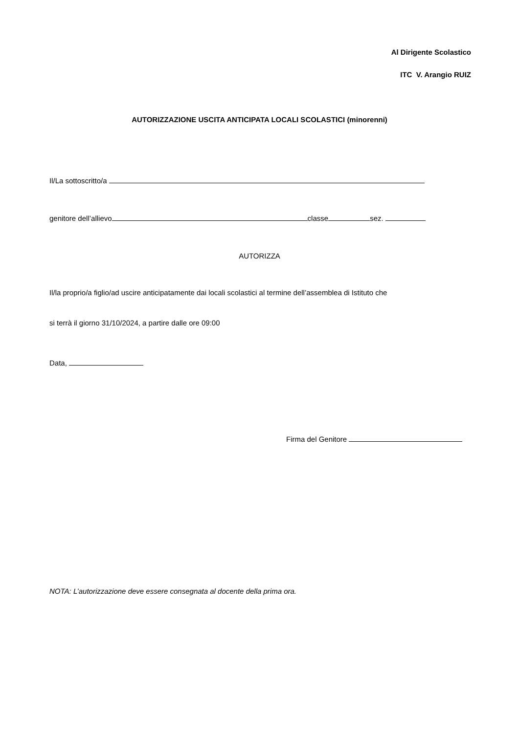Al Dirigente Scolastico
ITC V. Arangio RUIZ
AUTORIZZAZIONE USCITA ANTICIPATA LOCALI SCOLASTICI (minorenni)
Il/La sottoscritto/a
genitore dell’allievo classe sez.
AUTORIZZA
Il/la proprio/a figlio/ad uscire anticipatamente dai locali scolastici al termine dell’assemblea di Istituto che
si terrà il giorno 31/10/2024, a partire dalle ore 09:00
Data,
Firma del Genitore
NOTA: L’autorizzazione deve essere consegnata al docente della prima ora.